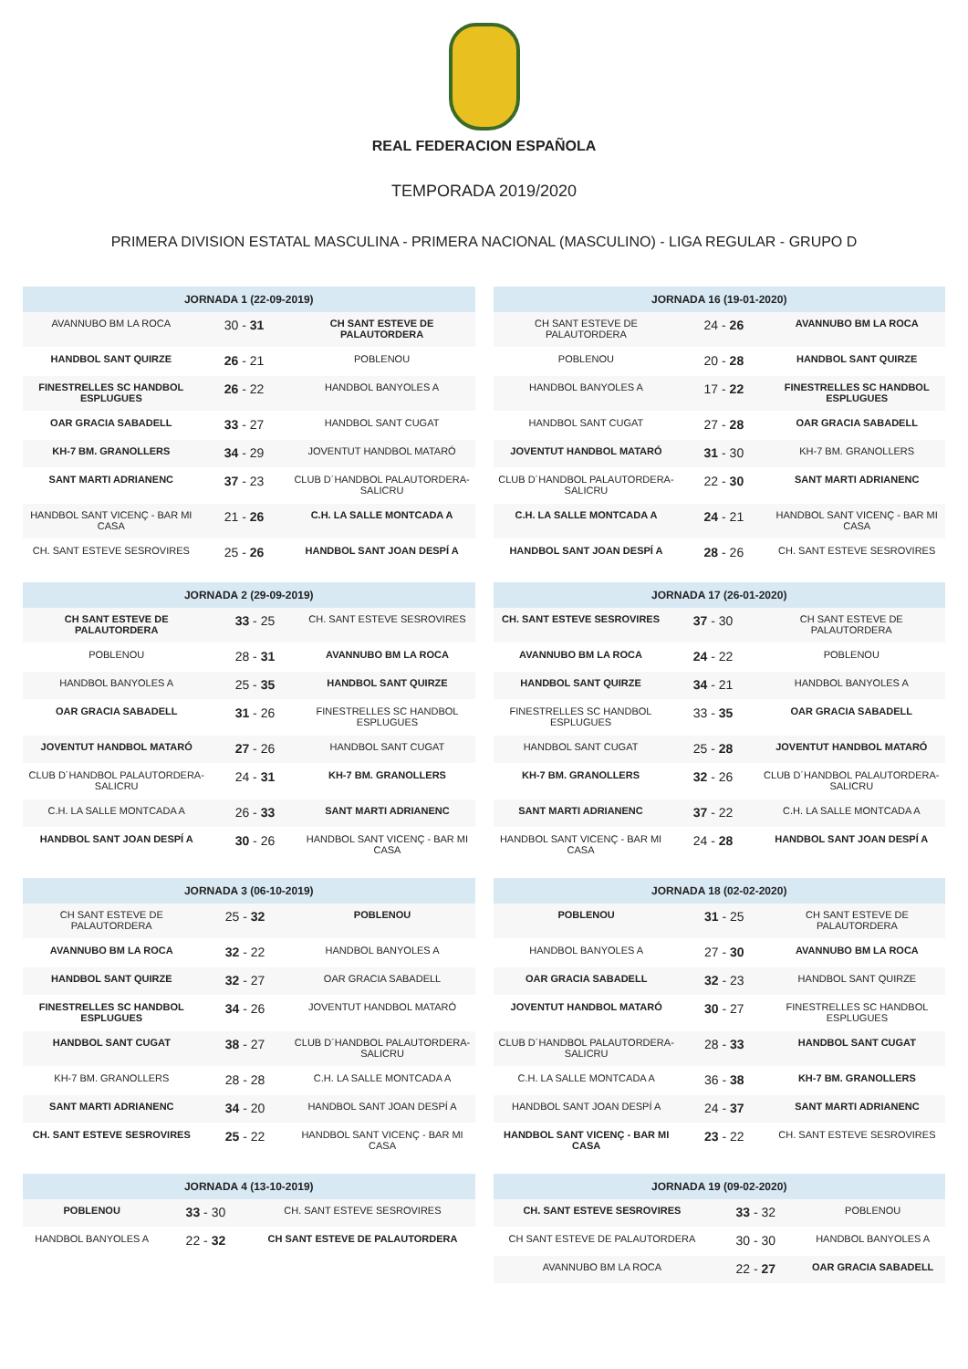REAL FEDERACION ESPAÑOLA
TEMPORADA 2019/2020
PRIMERA DIVISION ESTATAL MASCULINA - PRIMERA NACIONAL (MASCULINO) - LIGA REGULAR - GRUPO D
| JORNADA 1 (22-09-2019) | | |
| --- | --- | --- |
| AVANNUBO BM LA ROCA | 30 - 31 | CH SANT ESTEVE DE PALAUTORDERA |
| HANDBOL SANT QUIRZE | 26 - 21 | POBLENOU |
| FINESTRELLES SC HANDBOL ESPLUGUES | 26 - 22 | HANDBOL BANYOLES A |
| OAR GRACIA SABADELL | 33 - 27 | HANDBOL SANT CUGAT |
| KH-7 BM. GRANOLLERS | 34 - 29 | JOVENTUT HANDBOL MATARÓ |
| SANT MARTI ADRIANENC | 37 - 23 | CLUB D´HANDBOL PALAUTORDERA-SALICRU |
| HANDBOL SANT VICENÇ - BAR MI CASA | 21 - 26 | C.H. LA SALLE MONTCADA A |
| CH. SANT ESTEVE SESROVIRES | 25 - 26 | HANDBOL SANT JOAN DESPÍ A |
| JORNADA 2 (29-09-2019) | | |
| --- | --- | --- |
| CH SANT ESTEVE DE PALAUTORDERA | 33 - 25 | CH. SANT ESTEVE SESROVIRES |
| POBLENOU | 28 - 31 | AVANNUBO BM LA ROCA |
| HANDBOL BANYOLES A | 25 - 35 | HANDBOL SANT QUIRZE |
| OAR GRACIA SABADELL | 31 - 26 | FINESTRELLES SC HANDBOL ESPLUGUES |
| JOVENTUT HANDBOL MATARÓ | 27 - 26 | HANDBOL SANT CUGAT |
| CLUB D´HANDBOL PALAUTORDERA-SALICRU | 24 - 31 | KH-7 BM. GRANOLLERS |
| C.H. LA SALLE MONTCADA A | 26 - 33 | SANT MARTI ADRIANENC |
| HANDBOL SANT JOAN DESPÍ A | 30 - 26 | HANDBOL SANT VICENÇ - BAR MI CASA |
| JORNADA 3 (06-10-2019) | | |
| --- | --- | --- |
| CH SANT ESTEVE DE PALAUTORDERA | 25 - 32 | POBLENOU |
| AVANNUBO BM LA ROCA | 32 - 22 | HANDBOL BANYOLES A |
| HANDBOL SANT QUIRZE | 32 - 27 | OAR GRACIA SABADELL |
| FINESTRELLES SC HANDBOL ESPLUGUES | 34 - 26 | JOVENTUT HANDBOL MATARÓ |
| HANDBOL SANT CUGAT | 38 - 27 | CLUB D´HANDBOL PALAUTORDERA-SALICRU |
| KH-7 BM. GRANOLLERS | 28 - 28 | C.H. LA SALLE MONTCADA A |
| SANT MARTI ADRIANENC | 34 - 20 | HANDBOL SANT JOAN DESPÍ A |
| CH. SANT ESTEVE SESROVIRES | 25 - 22 | HANDBOL SANT VICENÇ - BAR MI CASA |
| JORNADA 4 (13-10-2019) | | |
| --- | --- | --- |
| POBLENOU | 33 - 30 | CH. SANT ESTEVE SESROVIRES |
| HANDBOL BANYOLES A | 22 - 32 | CH SANT ESTEVE DE PALAUTORDERA |
| JORNADA 16 (19-01-2020) | | |
| --- | --- | --- |
| CH SANT ESTEVE DE PALAUTORDERA | 24 - 26 | AVANNUBO BM LA ROCA |
| POBLENOU | 20 - 28 | HANDBOL SANT QUIRZE |
| HANDBOL BANYOLES A | 17 - 22 | FINESTRELLES SC HANDBOL ESPLUGUES |
| HANDBOL SANT CUGAT | 27 - 28 | OAR GRACIA SABADELL |
| JOVENTUT HANDBOL MATARÓ | 31 - 30 | KH-7 BM. GRANOLLERS |
| CLUB D´HANDBOL PALAUTORDERA-SALICRU | 22 - 30 | SANT MARTI ADRIANENC |
| C.H. LA SALLE MONTCADA A | 24 - 21 | HANDBOL SANT VICENÇ - BAR MI CASA |
| HANDBOL SANT JOAN DESPÍ A | 28 - 26 | CH. SANT ESTEVE SESROVIRES |
| JORNADA 17 (26-01-2020) | | |
| --- | --- | --- |
| CH. SANT ESTEVE SESROVIRES | 37 - 30 | CH SANT ESTEVE DE PALAUTORDERA |
| AVANNUBO BM LA ROCA | 24 - 22 | POBLENOU |
| HANDBOL SANT QUIRZE | 34 - 21 | HANDBOL BANYOLES A |
| FINESTRELLES SC HANDBOL ESPLUGUES | 33 - 35 | OAR GRACIA SABADELL |
| HANDBOL SANT CUGAT | 25 - 28 | JOVENTUT HANDBOL MATARÓ |
| KH-7 BM. GRANOLLERS | 32 - 26 | CLUB D´HANDBOL PALAUTORDERA-SALICRU |
| SANT MARTI ADRIANENC | 37 - 22 | C.H. LA SALLE MONTCADA A |
| HANDBOL SANT VICENÇ - BAR MI CASA | 24 - 28 | HANDBOL SANT JOAN DESPÍ A |
| JORNADA 18 (02-02-2020) | | |
| --- | --- | --- |
| POBLENOU | 31 - 25 | CH SANT ESTEVE DE PALAUTORDERA |
| HANDBOL BANYOLES A | 27 - 30 | AVANNUBO BM LA ROCA |
| OAR GRACIA SABADELL | 32 - 23 | HANDBOL SANT QUIRZE |
| JOVENTUT HANDBOL MATARÓ | 30 - 27 | FINESTRELLES SC HANDBOL ESPLUGUES |
| CLUB D´HANDBOL PALAUTORDERA-SALICRU | 28 - 33 | HANDBOL SANT CUGAT |
| C.H. LA SALLE MONTCADA A | 36 - 38 | KH-7 BM. GRANOLLERS |
| HANDBOL SANT JOAN DESPÍ A | 24 - 37 | SANT MARTI ADRIANENC |
| HANDBOL SANT VICENÇ - BAR MI CASA | 23 - 22 | CH. SANT ESTEVE SESROVIRES |
| JORNADA 19 (09-02-2020) | | |
| --- | --- | --- |
| CH. SANT ESTEVE SESROVIRES | 33 - 32 | POBLENOU |
| CH SANT ESTEVE DE PALAUTORDERA | 30 - 30 | HANDBOL BANYOLES A |
| AVANNUBO BM LA ROCA | 22 - 27 | OAR GRACIA SABADELL |